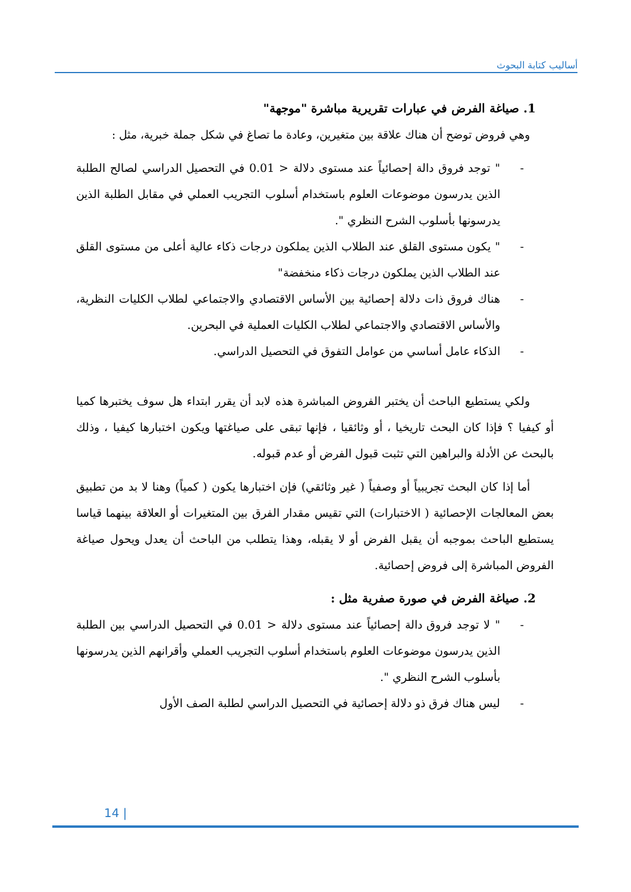أساليب كتابة البحوث
1. صياغة الفرض في عبارات تقريرية مباشرة "موجهة"
وهي فروض توضح أن هناك علاقة بين متغيرين، وعادة ما تصاغ في شكل جملة خبرية، مثل :
- " توجد فروق دالة إحصائياً عند مستوى دلالة < 0.01 في التحصيل الدراسي لصالح الطلبة الذين يدرسون موضوعات العلوم باستخدام أسلوب التجريب العملي في مقابل الطلبة الذين يدرسونها بأسلوب الشرح النظري ".
- " يكون مستوى القلق عند الطلاب الذين يملكون درجات ذكاء عالية أعلى من مستوى القلق عند الطلاب الذين يملكون درجات ذكاء منخفضة"
- هناك فروق ذات دلالة إحصائية بين الأساس الاقتصادي والاجتماعي لطلاب الكليات النظرية، والأساس الاقتصادي والاجتماعي لطلاب الكليات العملية في البحرين.
- الذكاء عامل أساسي من عوامل التفوق في التحصيل الدراسي.
ولكي يستطيع الباحث أن يختبر الفروض المباشرة هذه لابد أن يقرر ابتداء هل سوف يختبرها كميا أو كيفيا ؟ فإذا كان البحث تاريخيا ، أو وثائقيا ، فإنها تبقى على صياغتها ويكون اختبارها كيفيا ، وذلك بالبحث عن الأدلة والبراهين التي تثبت قبول الفرض أو عدم قبوله.
أما إذا كان البحث تجريبياً أو وصفياً ( غير وثائقي) فإن اختبارها يكون ( كمياً) وهنا لا بد من تطبيق بعض المعالجات الإحصائية ( الاختبارات) التي تقيس مقدار الفرق بين المتغيرات أو العلاقة بينهما قياسا يستطيع الباحث بموجبه أن يقبل الفرض أو لا يقبله، وهذا يتطلب من الباحث أن يعدل ويحول صياغة الفروض المباشرة إلى فروض إحصائية.
2. صياغة الفرض في صورة صفرية مثل :
- " لا توجد فروق دالة إحصائياً عند مستوى دلالة < 0.01 في التحصيل الدراسي بين الطلبة الذين يدرسون موضوعات العلوم باستخدام أسلوب التجريب العملي وأقرانهم الذين يدرسونها بأسلوب الشرح النظري ".
- ليس هناك فرق ذو دلالة إحصائية في التحصيل الدراسي لطلبة الصف الأول
14 |